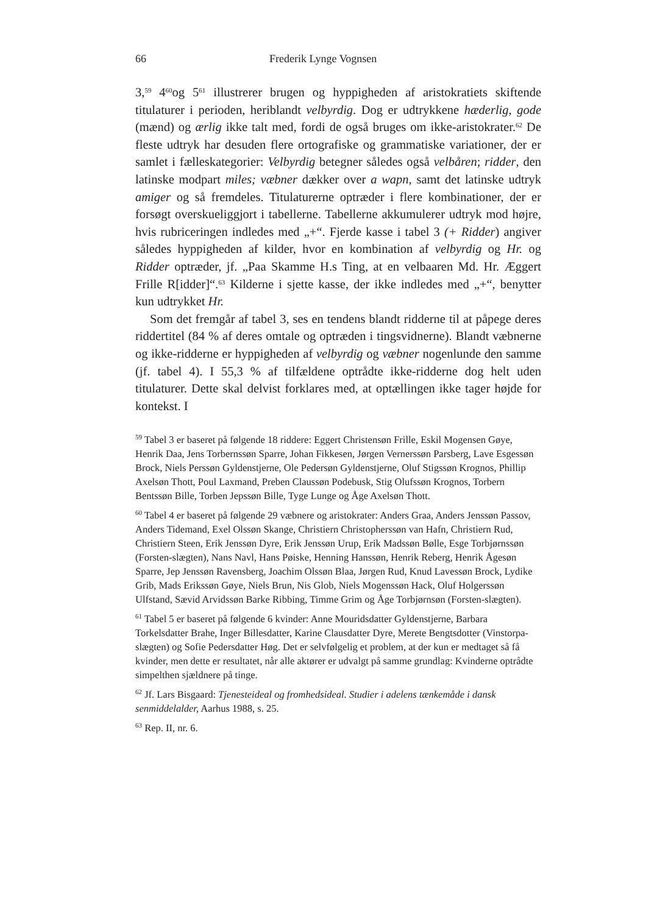66 Frederik Lynge Vognsen
3,<sup>59</sup> 4<sup>60</sup>og 5<sup>61</sup> illustrerer brugen og hyppigheden af aristokratiets skiftende titulaturer i perioden, heriblandt velbyrdig. Dog er udtrykkene hæderlig, gode (mænd) og ærlig ikke talt med, fordi de også bruges om ikke-aristokrater.<sup>62</sup> De fleste udtryk har desuden flere ortografiske og grammatiske variationer, der er samlet i fælleskategorier: Velbyrdig betegner således også velbåren; ridder, den latinske modpart miles; væbner dækker over a wapn, samt det latinske udtryk amiger og så fremdeles. Titulaturerne optræder i flere kombinationer, der er forsøgt overskueliggjort i tabellerne. Tabellerne akkumulerer udtryk mod højre, hvis rubriceringen indledes med „+“. Fjerde kasse i tabel 3 (+ Ridder) angiver således hyppigheden af kilder, hvor en kombination af velbyrdig og Hr. og Ridder optræder, jf. „Paa Skamme H.s Ting, at en velbaaren Md. Hr. Æggert Frille R[idder]“.<sup>63</sup> Kilderne i sjette kasse, der ikke indledes med „+“, benytter kun udtrykket Hr.
Som det fremgår af tabel 3, ses en tendens blandt ridderne til at påpege deres riddertitel (84 % af deres omtale og optræden i tingsvidnerne). Blandt væbnerne og ikke-ridderne er hyppigheden af velbyrdig og væbner nogenlunde den samme (jf. tabel 4). I 55,3 % af tilfældene optrådte ikke-ridderne dog helt uden titulaturer. Dette skal delvist forklares med, at optællingen ikke tager højde for kontekst. I
<sup>59</sup> Tabel 3 er baseret på følgende 18 riddere: Eggert Christensøn Frille, Eskil Mogensen Gøye, Henrik Daa, Jens Torbernssøn Sparre, Johan Fikkesen, Jørgen Vernerssøn Parsberg, Lave Esgessøn Brock, Niels Perssøn Gyldenstjerne, Ole Pedersøn Gyldenstjerne, Oluf Stigssøn Krognos, Phillip Axelsøn Thott, Poul Laxmand, Preben Claussøn Podebusk, Stig Olufssøn Krognos, Torbern Bentssøn Bille, Torben Jepssøn Bille, Tyge Lunge og Åge Axelsøn Thott.
<sup>60</sup> Tabel 4 er baseret på følgende 29 væbnere og aristokrater: Anders Graa, Anders Jenssøn Passov, Anders Tidemand, Exel Olssøn Skange, Christiern Christopherssøn van Hafn, Christiern Rud, Christiern Steen, Erik Jenssøn Dyre, Erik Jenssøn Urup, Erik Madssøn Bølle, Esge Torbjørnssøn (Forsten-slægten), Nans Navl, Hans Pøiske, Henning Hanssøn, Henrik Reberg, Henrik Ågesøn Sparre, Jep Jenssøn Ravensberg, Joachim Olssøn Blaa, Jørgen Rud, Knud Lavessøn Brock, Lydike Grib, Mads Erikssøn Gøye, Niels Brun, Nis Glob, Niels Mogenssøn Hack, Oluf Holgerssøn Ulfstand, Sævid Arvidssøn Barke Ribbing, Timme Grim og Åge Torbjørnsøn (Forsten-slægten).
<sup>61</sup> Tabel 5 er baseret på følgende 6 kvinder: Anne Mouridsdatter Gyldenstjerne, Barbara Torkelsdatter Brahe, Inger Billesdatter, Karine Clausdatter Dyre, Merete Bengtsdotter (Vinstorpa-slægten) og Sofie Pedersdatter Høg. Det er selvfølgelig et problem, at der kun er medtaget så få kvinder, men dette er resultatet, når alle aktører er udvalgt på samme grundlag: Kvinderne optrådte simpelthen sjældnere på tinge.
<sup>62</sup> Jf. Lars Bisgaard: Tjenesteideal og fromhedsideal. Studier i adelens tænkemåde i dansk senmiddelalder, Aarhus 1988, s. 25.
<sup>63</sup> Rep. II, nr. 6.